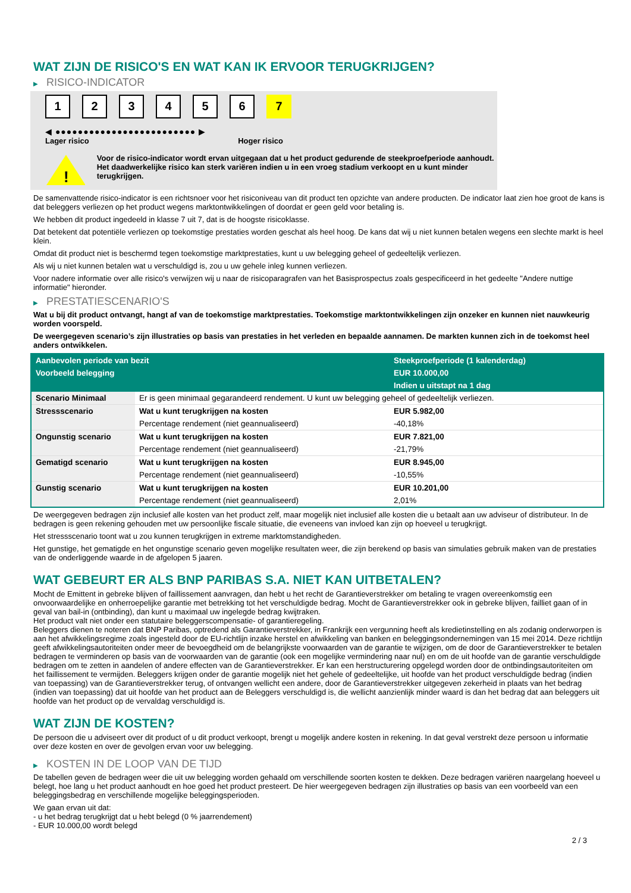WAT ZIJN DE RISICO'S EN WAT KAN IK ERVOOR TERUGKRIJGEN?
▶ RISICO-INDICATOR
1 2 3 4 5 6 7
◀ ●●●●●●●●●●●●●●●●●●●●●●●●● ▶
Lager risico Hoger risico
!
Voor de risico-indicator wordt ervan uitgegaan dat u het product gedurende de steekproefperiode aanhoudt.
Het daadwerkelijke risico kan sterk variëren indien u in een vroeg stadium verkoopt en u kunt minder terugkrijgen.
De samenvattende risico-indicator is een richtsnoer voor het risiconiveau van dit product ten opzichte van andere producten. De indicator laat zien hoe groot de kans is dat beleggers verliezen op het product wegens marktontwikkelingen of doordat er geen geld voor betaling is.
We hebben dit product ingedeeld in klasse 7 uit 7, dat is de hoogste risicoklasse.
Dat betekent dat potentiële verliezen op toekomstige prestaties worden geschat als heel hoog. De kans dat wij u niet kunnen betalen wegens een slechte markt is heel klein.
Omdat dit product niet is beschermd tegen toekomstige marktprestaties, kunt u uw belegging geheel of gedeeltelijk verliezen.
Als wij u niet kunnen betalen wat u verschuldigd is, zou u uw gehele inleg kunnen verliezen.
Voor nadere informatie over alle risico's verwijzen wij u naar de risicoparagrafen van het Basisprospectus zoals gespecificeerd in het gedeelte "Andere nuttige informatie" hieronder.
▶ PRESTATIESCENARIO'S
Wat u bij dit product ontvangt, hangt af van de toekomstige marktprestaties. Toekomstige marktontwikkelingen zijn onzeker en kunnen niet nauwkeurig worden voorspeld.
De weergegeven scenario’s zijn illustraties op basis van prestaties in het verleden en bepaalde aannamen. De markten kunnen zich in de toekomst heel anders ontwikkelen.
| Aanbevolen periode van bezit | | Steekproefperiode (1 kalenderdag) |
| Voorbeeld belegging | | EUR 10.000,00 |
| | | Indien u uitstapt na 1 dag |
| Scenario Minimaal | Er is geen minimaal gegarandeerd rendement. U kunt uw belegging geheel of gedeeltelijk verliezen. | |
| Stressscenario | Wat u kunt terugkrijgen na kosten | EUR 5.982,00 |
| | Percentage rendement (niet geannualiseerd) | -40,18% |
| Ongunstig scenario | Wat u kunt terugkrijgen na kosten | EUR 7.821,00 |
| | Percentage rendement (niet geannualiseerd) | -21,79% |
| Gematigd scenario | Wat u kunt terugkrijgen na kosten | EUR 8.945,00 |
| | Percentage rendement (niet geannualiseerd) | -10,55% |
| Gunstig scenario | Wat u kunt terugkrijgen na kosten | EUR 10.201,00 |
| | Percentage rendement (niet geannualiseerd) | 2,01% |
De weergegeven bedragen zijn inclusief alle kosten van het product zelf, maar mogelijk niet inclusief alle kosten die u betaalt aan uw adviseur of distributeur. In de bedragen is geen rekening gehouden met uw persoonlijke fiscale situatie, die eveneens van invloed kan zijn op hoeveel u terugkrijgt.
Het stressscenario toont wat u zou kunnen terugkrijgen in extreme marktomstandigheden.
Het gunstige, het gematigde en het ongunstige scenario geven mogelijke resultaten weer, die zijn berekend op basis van simulaties gebruik maken van de prestaties van de onderliggende waarde in de afgelopen 5 jaaren.
WAT GEBEURT ER ALS BNP PARIBAS S.A. NIET KAN UITBETALEN?
Mocht de Emittent in gebreke blijven of faillissement aanvragen, dan hebt u het recht de Garantieverstrekker om betaling te vragen overeenkomstig een onvoorwaardelijke en onherroepelijke garantie met betrekking tot het verschuldigde bedrag. Mocht de Garantieverstrekker ook in gebreke blijven, failliet gaan of in geval van bail-in (ontbinding), dan kunt u maximaal uw ingelegde bedrag kwijtraken.
Het product valt niet onder een statutaire beleggerscompensatie- of garantieregeling.
Beleggers dienen te noteren dat BNP Paribas, optredend als Garantieverstrekker, in Frankrijk een vergunning heeft als kredietinstelling en als zodanig onderworpen is aan het afwikkelingsregime zoals ingesteld door de EU-richtlijn inzake herstel en afwikkeling van banken en beleggingsondernemingen van 15 mei 2014. Deze richtlijn geeft afwikkelingsautoriteiten onder meer de bevoegdheid om de belangrijkste voorwaarden van de garantie te wijzigen, om de door de Garantieverstrekker te betalen bedragen te verminderen op basis van de voorwaarden van de garantie (ook een mogelijke vermindering naar nul) en om de uit hoofde van de garantie verschuldigde bedragen om te zetten in aandelen of andere effecten van de Garantieverstrekker. Er kan een herstructurering opgelegd worden door de ontbindingsautoriteiten om het faillissement te vermijden. Beleggers krijgen onder de garantie mogelijk niet het gehele of gedeeltelijke, uit hoofde van het product verschuldigde bedrag (indien van toepassing) van de Garantieverstrekker terug, of ontvangen wellicht een andere, door de Garantieverstrekker uitgegeven zekerheid in plaats van het bedrag (indien van toepassing) dat uit hoofde van het product aan de Beleggers verschuldigd is, die wellicht aanzienlijk minder waard is dan het bedrag dat aan beleggers uit hoofde van het product op de vervaldag verschuldigd is.
WAT ZIJN DE KOSTEN?
De persoon die u adviseert over dit product of u dit product verkoopt, brengt u mogelijk andere kosten in rekening. In dat geval verstrekt deze persoon u informatie over deze kosten en over de gevolgen ervan voor uw belegging.
▶ KOSTEN IN DE LOOP VAN DE TIJD
De tabellen geven de bedragen weer die uit uw belegging worden gehaald om verschillende soorten kosten te dekken. Deze bedragen variëren naargelang hoeveel u belegt, hoe lang u het product aanhoudt en hoe goed het product presteert. De hier weergegeven bedragen zijn illustraties op basis van een voorbeeld van een beleggingsbedrag en verschillende mogelijke beleggingsperioden.
We gaan ervan uit dat:
- u het bedrag terugkrijgt dat u hebt belegd (0 % jaarrendement)
- EUR 10.000,00 wordt belegd
2 / 3